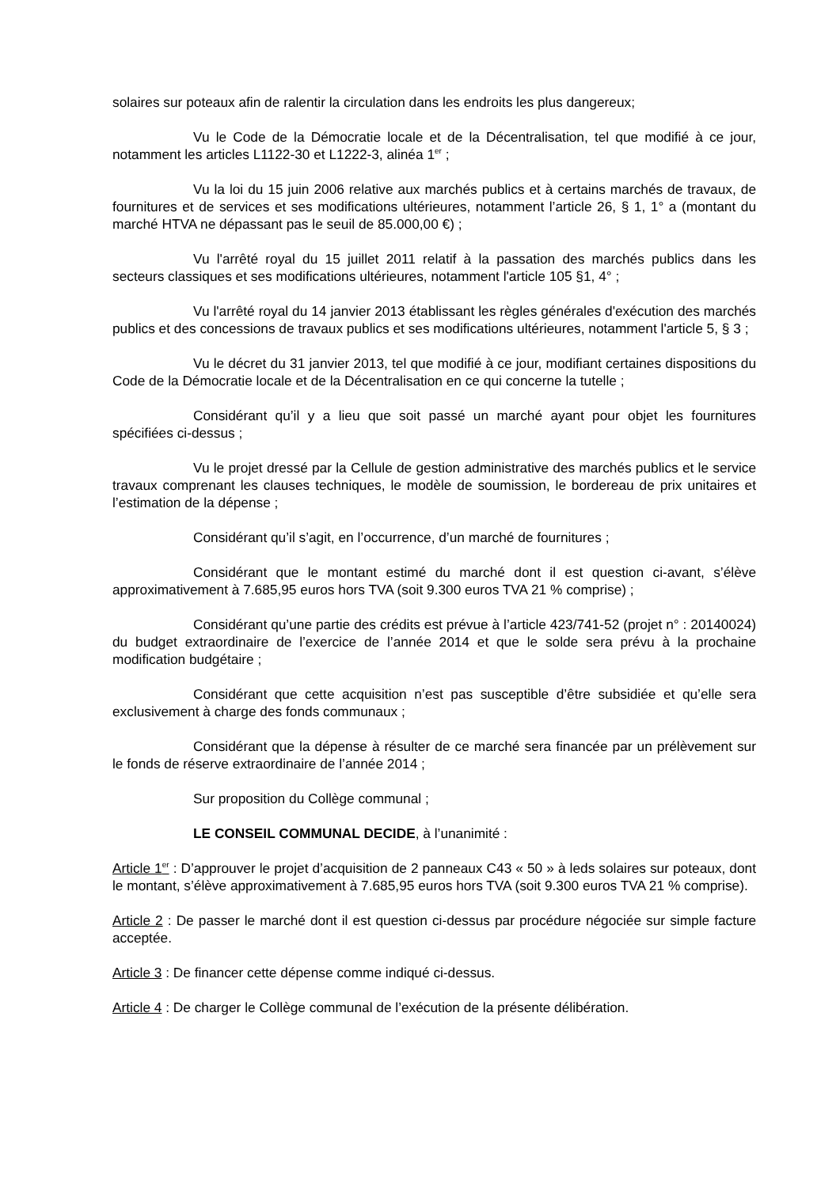solaires sur poteaux afin de ralentir la circulation dans les endroits les plus dangereux;
Vu le Code de la Démocratie locale et de la Décentralisation, tel que modifié à ce jour, notamment les articles L1122-30 et L1222-3, alinéa 1<sup>er</sup> ;
Vu la loi du 15 juin 2006 relative aux marchés publics et à certains marchés de travaux, de fournitures et de services et ses modifications ultérieures, notamment l’article 26, § 1, 1° a (montant du marché HTVA ne dépassant pas le seuil de 85.000,00 €) ;
Vu l'arrêté royal du 15 juillet 2011 relatif à la passation des marchés publics dans les secteurs classiques et ses modifications ultérieures, notamment l'article 105 §1, 4° ;
Vu l'arrêté royal du 14 janvier 2013 établissant les règles générales d'exécution des marchés publics et des concessions de travaux publics et ses modifications ultérieures, notamment l'article 5, § 3 ;
Vu le décret du 31 janvier 2013, tel que modifié à ce jour, modifiant certaines dispositions du Code de la Démocratie locale et de la Décentralisation en ce qui concerne la tutelle ;
Considérant qu’il y a lieu que soit passé un marché ayant pour objet les fournitures spécifiées ci-dessus ;
Vu le projet dressé par la Cellule de gestion administrative des marchés publics et le service travaux comprenant les clauses techniques, le modèle de soumission, le bordereau de prix unitaires et l’estimation de la dépense ;
Considérant qu’il s’agit, en l’occurrence, d’un marché de fournitures ;
Considérant que le montant estimé du marché dont il est question ci-avant, s’élève approximativement à 7.685,95 euros hors TVA (soit 9.300 euros TVA 21 % comprise) ;
Considérant qu’une partie des crédits est prévue à l’article 423/741-52 (projet n° : 20140024) du budget extraordinaire de l’exercice de l’année 2014 et que le solde sera prévu à la prochaine modification budgétaire ;
Considérant que cette acquisition n’est pas susceptible d’être subsidiée et qu’elle sera exclusivement à charge des fonds communaux ;
Considérant que la dépense à résulter de ce marché sera financée par un prélèvement sur le fonds de réserve extraordinaire de l’année 2014 ;
Sur proposition du Collège communal ;
LE CONSEIL COMMUNAL DECIDE, à l’unanimité :
Article 1<sup>er</sup> : D’approuver le projet d’acquisition de 2 panneaux C43 « 50 » à leds solaires sur poteaux, dont le montant, s’élève approximativement à 7.685,95 euros hors TVA (soit 9.300 euros TVA 21 % comprise).
Article 2 : De passer le marché dont il est question ci-dessus par procédure négociée sur simple facture acceptée.
Article 3 : De financer cette dépense comme indiqué ci-dessus.
Article 4 : De charger le Collège communal de l’exécution de la présente délibération.